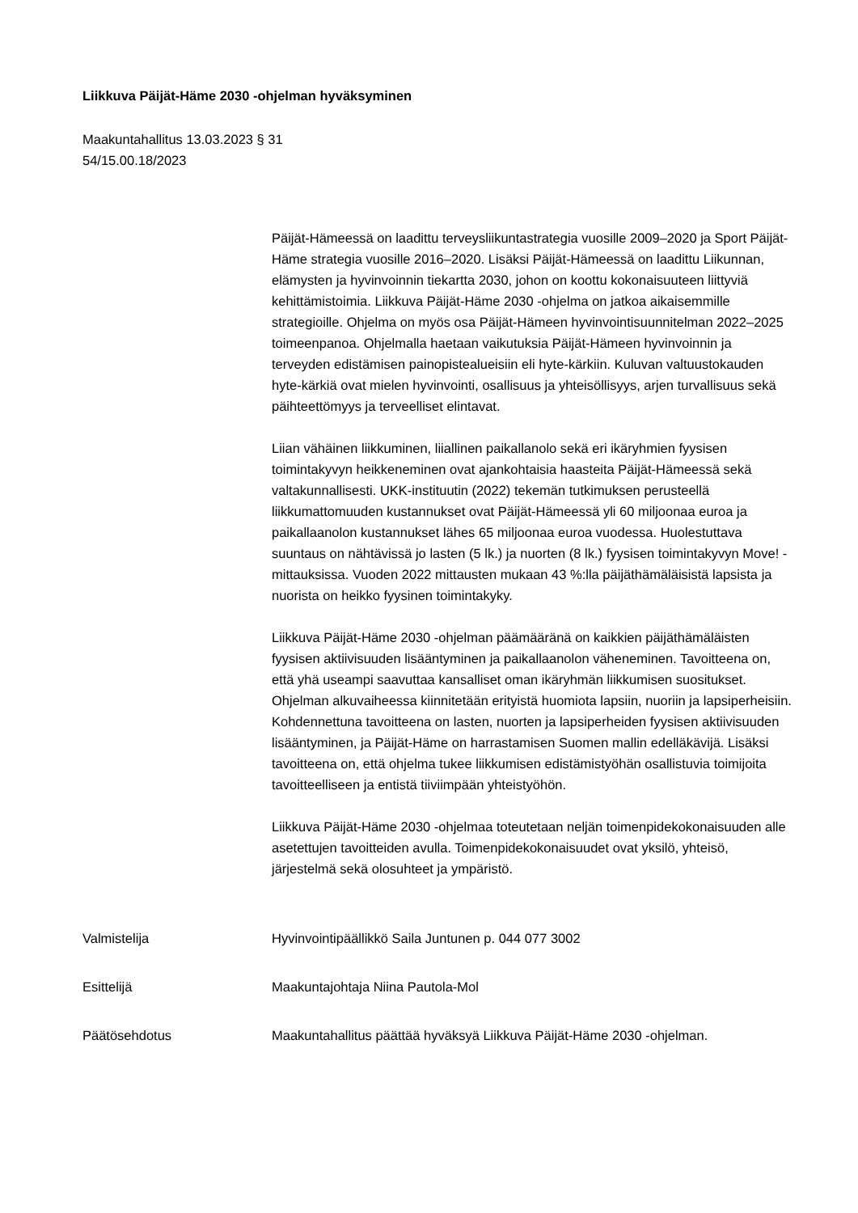Liikkuva Päijät-Häme 2030 -ohjelman hyväksyminen
Maakuntahallitus 13.03.2023 § 31
54/15.00.18/2023
Päijät-Hämeessä on laadittu terveysliikuntastrategia vuosille 2009–2020 ja Sport Päijät-Häme strategia vuosille 2016–2020. Lisäksi Päijät-Hämeessä on laadittu Liikunnan, elämysten ja hyvinvoinnin tiekartta 2030, johon on koottu kokonaisuuteen liittyviä kehittämistoimia. Liikkuva Päijät-Häme 2030 -ohjelma on jatkoa aikaisemmille strategioille. Ohjelma on myös osa Päijät-Hämeen hyvinvointisuunnitelman 2022–2025 toimeenpanoa. Ohjelmalla haetaan vaikutuksia Päijät-Hämeen hyvinvoinnin ja terveyden edistämisen painopistealueisiin eli hyte-kärkiin. Kuluvan valtuustokauden hyte-kärkiä ovat mielen hyvinvointi, osallisuus ja yhteisöllisyys, arjen turvallisuus sekä päihteettömyys ja terveelliset elintavat.
Liian vähäinen liikkuminen, liiallinen paikallanolo sekä eri ikäryhmien fyysisen toimintakyvyn heikkeneminen ovat ajankohtaisia haasteita Päijät-Hämeessä sekä valtakunnallisesti. UKK-instituutin (2022) tekemän tutkimuksen perusteellä liikkumattomuuden kustannukset ovat Päijät-Hämeessä yli 60 miljoonaa euroa ja paikallaanolon kustannukset lähes 65 miljoonaa euroa vuodessa. Huolestuttava suuntaus on nähtävissä jo lasten (5 lk.) ja nuorten (8 lk.) fyysisen toimintakyvyn Move! -mittauksissa. Vuoden 2022 mittausten mukaan 43 %:lla päijäthämäläisistä lapsista ja nuorista on heikko fyysinen toimintakyky.
Liikkuva Päijät-Häme 2030 -ohjelman päämääränä on kaikkien päijäthämäläisten fyysisen aktiivisuuden lisääntyminen ja paikallaanolon väheneminen. Tavoitteena on, että yhä useampi saavuttaa kansalliset oman ikäryhmän liikkumisen suositukset. Ohjelman alkuvaiheessa kiinnitetään erityistä huomiota lapsiin, nuoriin ja lapsiperheisiin. Kohdennettuna tavoitteena on lasten, nuorten ja lapsiperheiden fyysisen aktiivisuuden lisääntyminen, ja Päijät-Häme on harrastamisen Suomen mallin edelläkävijä. Lisäksi tavoitteena on, että ohjelma tukee liikkumisen edistämistyöhän osallistuvia toimijoita tavoitteelliseen ja entistä tiiviimpään yhteistyöhön.
Liikkuva Päijät-Häme 2030 -ohjelmaa toteutetaan neljän toimenpidekokonaisuuden alle asetettujen tavoitteiden avulla. Toimenpidekokonaisuudet ovat yksilö, yhteisö, järjestelmä sekä olosuhteet ja ympäristö.
Valmistelija Hyvinvointipäällikkö Saila Juntunen p. 044 077 3002
Esittelijä Maakuntajohtaja Niina Pautola-Mol
Päätösehdotus Maakuntahallitus päättää hyväksyä Liikkuva Päijät-Häme 2030 -ohjelman.